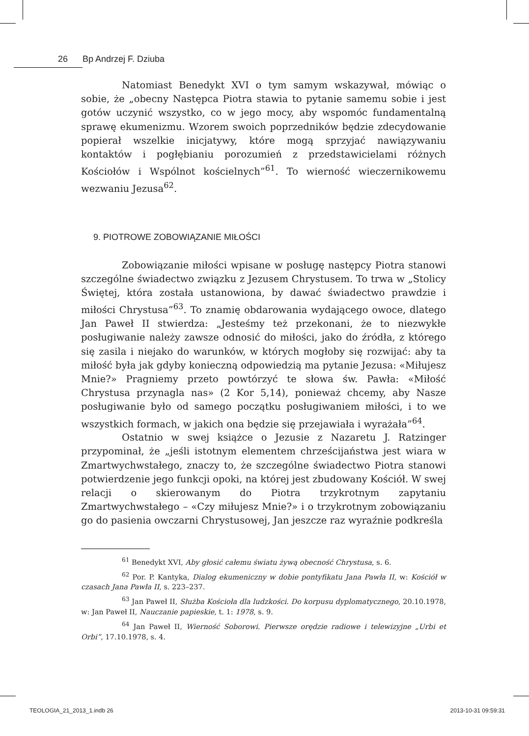26 Bp Andrzej F. Dziuba
Natomiast Benedykt XVI o tym samym wskazywał, mówiąc o sobie, że „obecny Następca Piotra stawia to pytanie samemu sobie i jest gotów uczynić wszystko, co w jego mocy, aby wspomóc fundamentalną sprawę ekumenizmu. Wzorem swoich poprzedników będzie zdecydowanie popierał wszelkie inicjatywy, które mogą sprzyjać nawiązywaniu kontaktów i pogłębianiu porozumień z przedstawicielami różnych Kościołów i Wspólnot kościelnych”<sup>61</sup>. To wierność wieczernikowemu wezwaniu Jezusa<sup>62</sup>.
9. PIOTROWE ZOBOWIĄZANIE MIŁOŚCI
Zobowiązanie miłości wpisane w posługę następcy Piotra stanowi szczególne świadectwo związku z Jezusem Chrystusem. To trwa w „Stolicy Świętej, która została ustanowiona, by dawać świadectwo prawdzie i miłości Chrystusa”<sup>63</sup>. To znamię obdarowania wydającego owoce, dlatego Jan Paweł II stwierdza: „Jesteśmy też przekonani, że to niezwykłe posługiwanie należy zawsze odnosić do miłości, jako do źródła, z którego się zasila i niejako do warunków, w których mogłoby się rozwijać: aby ta miłość była jak gdyby konieczną odpowiedzią ma pytanie Jezusa: «Miłujesz Mnie?» Pragniemy przeto powtórzyć te słowa św. Pawła: «Miłość Chrystusa przynagla nas» (2 Kor 5,14), ponieważ chcemy, aby Nasze posługiwanie było od samego początku posługiwaniem miłości, i to we wszystkich formach, w jakich ona będzie się przejawiała i wyrażała”<sup>64</sup>.
Ostatnio w swej książce o Jezusie z Nazaretu J. Ratzinger przypominał, że „jeśli istotnym elementem chrześcijaństwa jest wiara w Zmartwychwstałego, znaczy to, że szczególne świadectwo Piotra stanowi potwierdzenie jego funkcji opoki, na której jest zbudowany Kościół. W swej relacji o skierowanym do Piotra trzykrotnym zapytaniu Zmartwychwstałego – «Czy miłujesz Mnie?» i o trzykrotnym zobowiązaniu go do pasienia owczarni Chrystusowej, Jan jeszcze raz wyraźnie podkreśla
<sup>61</sup> Benedykt XVI, Aby głosić całemu światu żywą obecność Chrystusa, s. 6.
<sup>62</sup> Por. P. Kantyka, Dialog ekumeniczny w dobie pontyfikatu Jana Pawła II, w: Kościół w czasach Jana Pawła II, s. 223–237.
<sup>63</sup> Jan Paweł II, Służba Kościoła dla ludzkości. Do korpusu dyplomatycznego, 20.10.1978, w: Jan Paweł II, Nauczanie papieskie, t. 1: 1978, s. 9.
<sup>64</sup> Jan Paweł II, Wierność Soborowi. Pierwsze orędzie radiowe i telewizyjne „Urbi et Orbi”, 17.10.1978, s. 4.
TEOLOGIA_21_2013_1.indb 26 2013-10-31 09:59:31